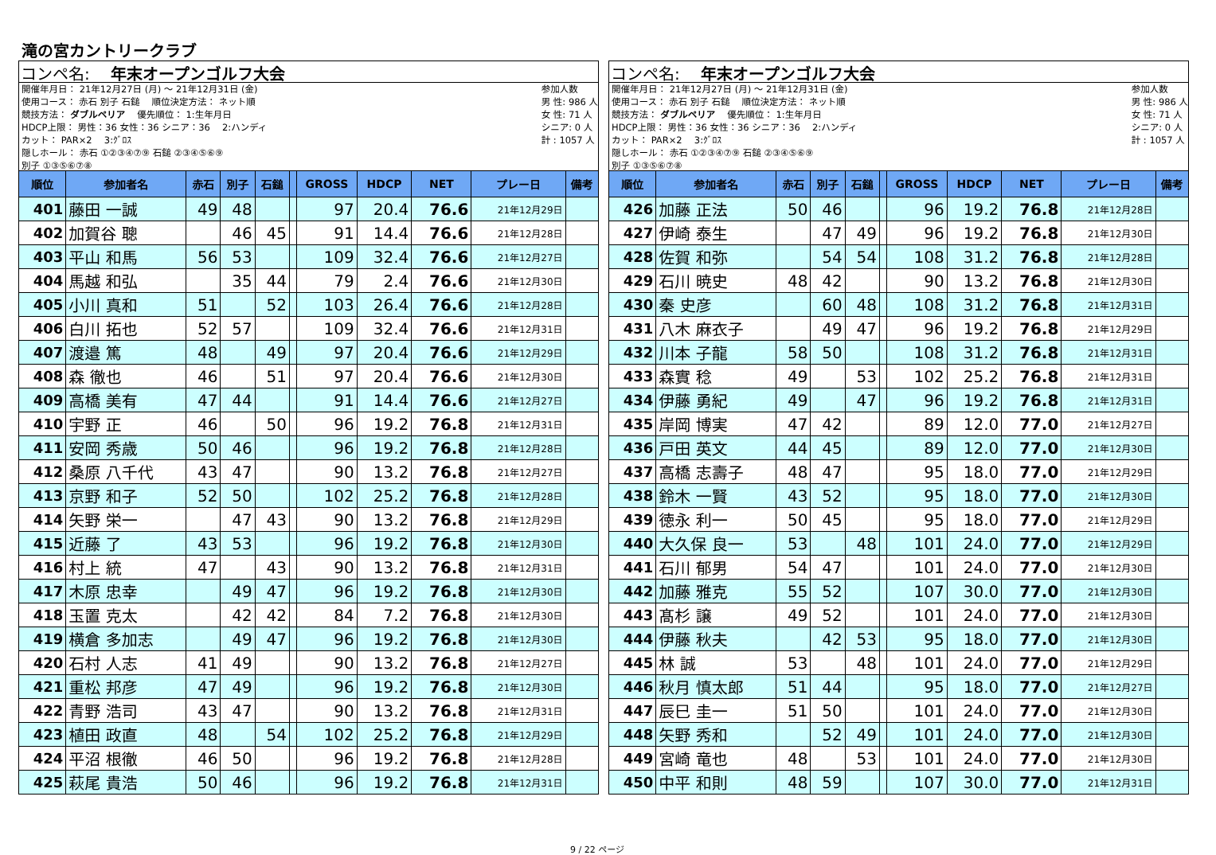滝の宮カントリークラブ
コンペ名: 年末オープンゴルフ大会
開催年月日： 21年12月27日 (月) ～ 21年12月31日 (金)
使用コース： 赤石 別子 石鎚 　順位決定方法： ネット順
競技方法： ダブルペリア 　優先順位： 1:生年月日
HDCP上限： 男性：36 女性：36 シニア：36 　2:ハンディ
カット： PAR×2 　3:ｸﾞﾛｽ
隠しホール： 赤石 ①②③④⑦⑨ 石鎚 ②③④⑤⑥⑨
別子 ①③⑤⑥⑦⑧
参加人数
男 性: 986 人
女 性: 71 人
シニア: 0 人
計 : 1057 人
| 順位 | 参加者名 | 赤石 | 別子 | 石鎚 | | GROSS | HDCP | NET | プレー日 | 備考 |
| --- | --- | --- | --- | --- | --- | --- | --- | --- | --- | --- |
| 401 | 藤田 一誠 | 49 | 48 | | | 97 | 20.4 | 76.6 | 21年12月29日 | |
| 402 | 加賀谷 聰 | | 46 | 45 | | 91 | 14.4 | 76.6 | 21年12月28日 | |
| 403 | 平山 和馬 | 56 | 53 | | | 109 | 32.4 | 76.6 | 21年12月27日 | |
| 404 | 馬越 和弘 | | 35 | 44 | | 79 | 2.4 | 76.6 | 21年12月30日 | |
| 405 | 小川 真和 | 51 | | 52 | | 103 | 26.4 | 76.6 | 21年12月28日 | |
| 406 | 白川 拓也 | 52 | 57 | | | 109 | 32.4 | 76.6 | 21年12月31日 | |
| 407 | 渡邉 篤 | 48 | | 49 | | 97 | 20.4 | 76.6 | 21年12月29日 | |
| 408 | 森 徹也 | 46 | | 51 | | 97 | 20.4 | 76.6 | 21年12月30日 | |
| 409 | 高橋 美有 | 47 | 44 | | | 91 | 14.4 | 76.6 | 21年12月27日 | |
| 410 | 宇野 正 | 46 | | 50 | | 96 | 19.2 | 76.8 | 21年12月31日 | |
| 411 | 安岡 秀歳 | 50 | 46 | | | 96 | 19.2 | 76.8 | 21年12月28日 | |
| 412 | 桑原 八千代 | 43 | 47 | | | 90 | 13.2 | 76.8 | 21年12月27日 | |
| 413 | 京野 和子 | 52 | 50 | | | 102 | 25.2 | 76.8 | 21年12月28日 | |
| 414 | 矢野 栄一 | | 47 | 43 | | 90 | 13.2 | 76.8 | 21年12月29日 | |
| 415 | 近藤 了 | 43 | 53 | | | 96 | 19.2 | 76.8 | 21年12月30日 | |
| 416 | 村上 統 | 47 | | 43 | | 90 | 13.2 | 76.8 | 21年12月31日 | |
| 417 | 木原 忠幸 | | 49 | 47 | | 96 | 19.2 | 76.8 | 21年12月30日 | |
| 418 | 玉置 克太 | | 42 | 42 | | 84 | 7.2 | 76.8 | 21年12月30日 | |
| 419 | 横倉 多加志 | | 49 | 47 | | 96 | 19.2 | 76.8 | 21年12月30日 | |
| 420 | 石村 人志 | 41 | 49 | | | 90 | 13.2 | 76.8 | 21年12月27日 | |
| 421 | 重松 邦彦 | 47 | 49 | | | 96 | 19.2 | 76.8 | 21年12月30日 | |
| 422 | 青野 浩司 | 43 | 47 | | | 90 | 13.2 | 76.8 | 21年12月31日 | |
| 423 | 植田 政直 | 48 | | 54 | | 102 | 25.2 | 76.8 | 21年12月29日 | |
| 424 | 平沼 根徹 | 46 | 50 | | | 96 | 19.2 | 76.8 | 21年12月28日 | |
| 425 | 萩尾 貴浩 | 50 | 46 | | | 96 | 19.2 | 76.8 | 21年12月31日 | |
コンペ名: 年末オープンゴルフ大会
開催年月日： 21年12月27日 (月) ～ 21年12月31日 (金)
使用コース： 赤石 別子 石鎚 　順位決定方法： ネット順
競技方法： ダブルペリア 　優先順位： 1:生年月日
HDCP上限： 男性：36 女性：36 シニア：36 　2:ハンディ
カット： PAR×2 　3:ｸﾞﾛｽ
隠しホール： 赤石 ①②③④⑦⑨ 石鎚 ②③④⑤⑥⑨
別子 ①③⑤⑥⑦⑧
参加人数
男 性: 986 人
女 性: 71 人
シニア: 0 人
計 : 1057 人
| 順位 | 参加者名 | 赤石 | 別子 | 石鎚 | | GROSS | HDCP | NET | プレー日 | 備考 |
| --- | --- | --- | --- | --- | --- | --- | --- | --- | --- | --- |
| 426 | 加藤 正法 | 50 | 46 | | | 96 | 19.2 | 76.8 | 21年12月28日 | |
| 427 | 伊崎 泰生 | | 47 | 49 | | 96 | 19.2 | 76.8 | 21年12月30日 | |
| 428 | 佐賀 和弥 | | 54 | 54 | | 108 | 31.2 | 76.8 | 21年12月28日 | |
| 429 | 石川 暁史 | 48 | 42 | | | 90 | 13.2 | 76.8 | 21年12月30日 | |
| 430 | 秦 史彦 | | 60 | 48 | | 108 | 31.2 | 76.8 | 21年12月31日 | |
| 431 | 八木 麻衣子 | | 49 | 47 | | 96 | 19.2 | 76.8 | 21年12月29日 | |
| 432 | 川本 子龍 | 58 | 50 | | | 108 | 31.2 | 76.8 | 21年12月31日 | |
| 433 | 森實 稔 | 49 | | 53 | | 102 | 25.2 | 76.8 | 21年12月31日 | |
| 434 | 伊藤 勇紀 | 49 | | 47 | | 96 | 19.2 | 76.8 | 21年12月31日 | |
| 435 | 岸岡 博実 | 47 | 42 | | | 89 | 12.0 | 77.0 | 21年12月27日 | |
| 436 | 戸田 英文 | 44 | 45 | | | 89 | 12.0 | 77.0 | 21年12月30日 | |
| 437 | 高橋 志壽子 | 48 | 47 | | | 95 | 18.0 | 77.0 | 21年12月29日 | |
| 438 | 鈴木 一賢 | 43 | 52 | | | 95 | 18.0 | 77.0 | 21年12月30日 | |
| 439 | 徳永 利一 | 50 | 45 | | | 95 | 18.0 | 77.0 | 21年12月29日 | |
| 440 | 大久保 良一 | 53 | | 48 | | 101 | 24.0 | 77.0 | 21年12月29日 | |
| 441 | 石川 郁男 | 54 | 47 | | | 101 | 24.0 | 77.0 | 21年12月30日 | |
| 442 | 加藤 雅克 | 55 | 52 | | | 107 | 30.0 | 77.0 | 21年12月30日 | |
| 443 | 髙杉 譲 | 49 | 52 | | | 101 | 24.0 | 77.0 | 21年12月30日 | |
| 444 | 伊藤 秋夫 | | 42 | 53 | | 95 | 18.0 | 77.0 | 21年12月30日 | |
| 445 | 林 誠 | 53 | | 48 | | 101 | 24.0 | 77.0 | 21年12月29日 | |
| 446 | 秋月 慎太郎 | 51 | 44 | | | 95 | 18.0 | 77.0 | 21年12月27日 | |
| 447 | 辰巳 圭一 | 51 | 50 | | | 101 | 24.0 | 77.0 | 21年12月30日 | |
| 448 | 矢野 秀和 | | 52 | 49 | | 101 | 24.0 | 77.0 | 21年12月30日 | |
| 449 | 宮崎 竜也 | 48 | | 53 | | 101 | 24.0 | 77.0 | 21年12月30日 | |
| 450 | 中平 和則 | 48 | 59 | | | 107 | 30.0 | 77.0 | 21年12月31日 | |
9 / 22 ページ